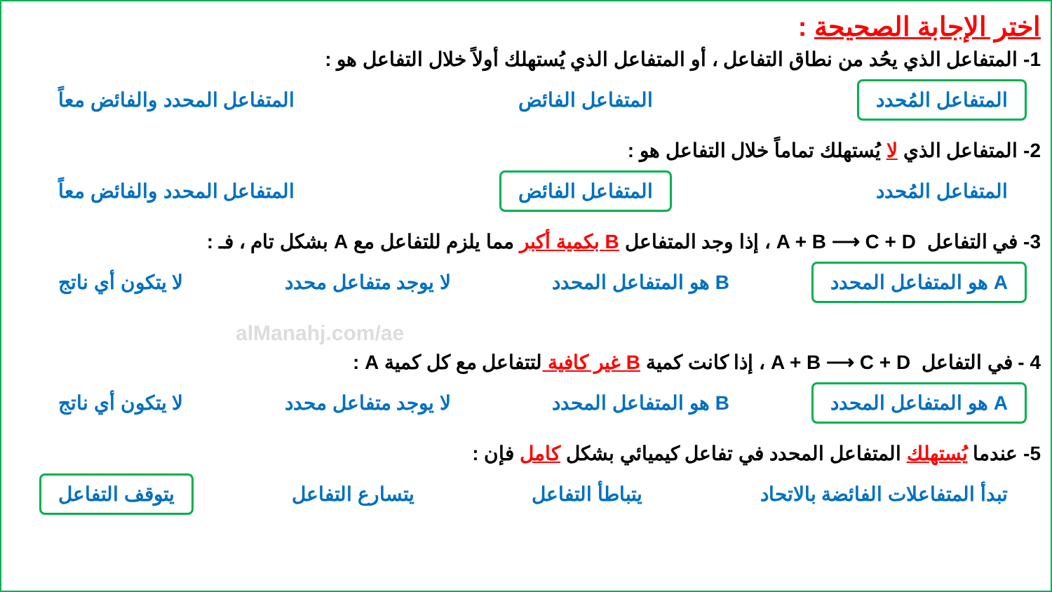اختر الإجابة الصحيحة :
1- المتفاعل الذي يحُد من نطاق التفاعل ، أو المتفاعل الذي يُستهلك أولاً خلال التفاعل هو :
المتفاعل المُحدد المتفاعل الفائض المتفاعل المحدد والفائض معاً
2- المتفاعل الذي لا يُستهلك تماماً خلال التفاعل هو :
المتفاعل المُحدد المتفاعل الفائض المتفاعل المحدد والفائض معاً
3- في التفاعل A + B ⟶ C + D ، إذا وجد المتفاعل B بكمية أكبر مما يلزم للتفاعل مع A بشكل تام ، فـ :
A هو المتفاعل المحدد B هو المتفاعل المحدد لا يوجد متفاعل محدد لا يتكون أي ناتج
alManahj.com/ae
4 - في التفاعل A + B ⟶ C + D ، إذا كانت كمية B غير كافية لتتفاعل مع كل كمية A :
A هو المتفاعل المحدد B هو المتفاعل المحدد لا يوجد متفاعل محدد لا يتكون أي ناتج
5- عندما يُستهلك المتفاعل المحدد في تفاعل كيميائي بشكل كامل فإن :
تبدأ المتفاعلات الفائضة بالاتحاد يتباطأ التفاعل يتسارع التفاعل يتوقف التفاعل